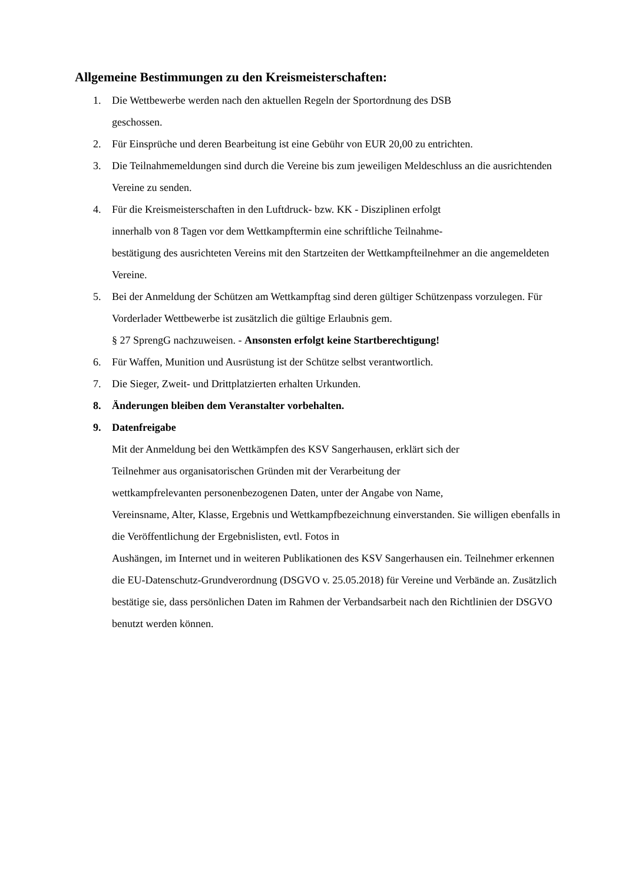Allgemeine Bestimmungen zu den Kreismeisterschaften:
1. Die Wettbewerbe werden nach den aktuellen Regeln der Sportordnung des DSB
geschossen.
2. Für Einsprüche und deren Bearbeitung ist eine Gebühr von EUR 20,00 zu entrichten.
3. Die Teilnahmemeldungen sind durch die Vereine bis zum jeweiligen Meldeschluss an die ausrichtenden Vereine zu senden.
4. Für die Kreismeisterschaften in den Luftdruck- bzw. KK - Disziplinen erfolgt
innerhalb von 8 Tagen vor dem Wettkampftermin eine schriftliche Teilnahme-
bestätigung des ausrichteten Vereins mit den Startzeiten der Wettkampfteilnehmer an die angemeldeten Vereine.
5. Bei der Anmeldung der Schützen am Wettkampftag sind deren gültiger Schützenpass vorzulegen. Für Vorderlader Wettbewerbe ist zusätzlich die gültige Erlaubnis gem.
§ 27 SprengG nachzuweisen. - Ansonsten erfolgt keine Startberechtigung!
6. Für Waffen, Munition und Ausrüstung ist der Schütze selbst verantwortlich.
7. Die Sieger, Zweit- und Drittplatzierten erhalten Urkunden.
8. Änderungen bleiben dem Veranstalter vorbehalten.
9. Datenfreigabe
Mit der Anmeldung bei den Wettkämpfen des KSV Sangerhausen, erklärt sich der
Teilnehmer aus organisatorischen Gründen mit der Verarbeitung der
wettkampfrelevanten personenbezogenen Daten, unter der Angabe von Name,
Vereinsname, Alter, Klasse, Ergebnis und Wettkampfbezeichnung einverstanden. Sie willigen ebenfalls in die Veröffentlichung der Ergebnislisten, evtl. Fotos in
Aushängen, im Internet und in weiteren Publikationen des KSV Sangerhausen ein. Teilnehmer erkennen die EU-Datenschutz-Grundverordnung (DSGVO v. 25.05.2018) für Vereine und Verbände an. Zusätzlich bestätige sie, dass persönlichen Daten im Rahmen der Verbandsarbeit nach den Richtlinien der DSGVO benutzt werden können.